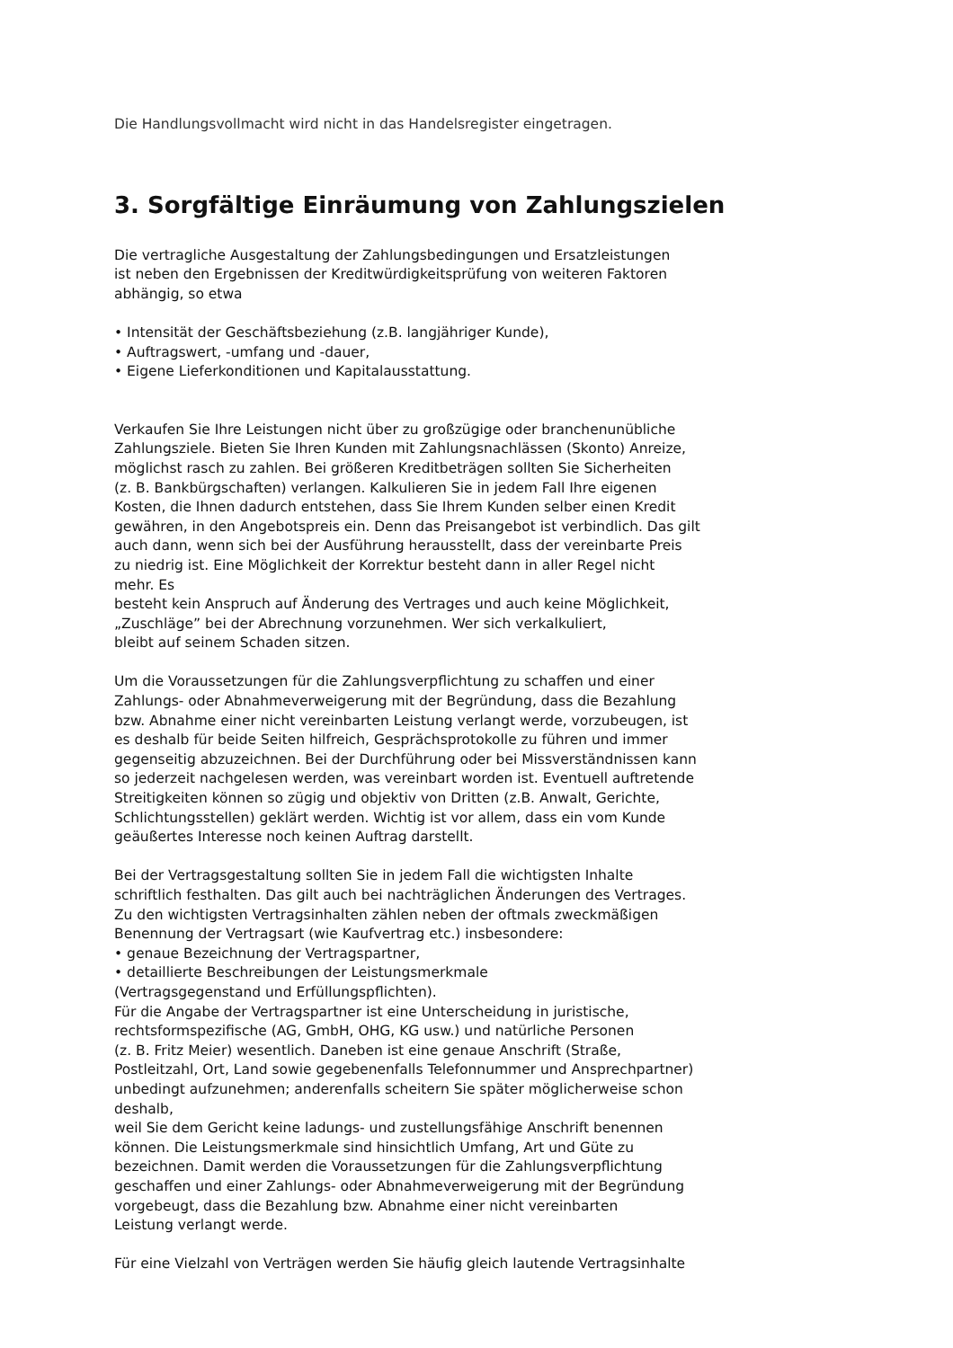Die Handlungsvollmacht wird nicht in das Handelsregister eingetragen.
3. Sorgfältige Einräumung von Zahlungszielen
Die vertragliche Ausgestaltung der Zahlungsbedingungen und Ersatzleistungen
ist neben den Ergebnissen der Kreditwürdigkeitsprüfung von weiteren Faktoren
abhängig, so etwa
• Intensität der Geschäftsbeziehung (z.B. langjähriger Kunde),
• Auftragswert, -umfang und -dauer,
• Eigene Lieferkonditionen und Kapitalausstattung.
Verkaufen Sie Ihre Leistungen nicht über zu großzügige oder branchenunübliche
Zahlungsziele. Bieten Sie Ihren Kunden mit Zahlungsnachlässen (Skonto) Anreize,
möglichst rasch zu zahlen. Bei größeren Kreditbeträgen sollten Sie Sicherheiten
(z. B. Bankbürgschaften) verlangen. Kalkulieren Sie in jedem Fall Ihre eigenen
Kosten, die Ihnen dadurch entstehen, dass Sie Ihrem Kunden selber einen Kredit
gewähren, in den Angebotspreis ein. Denn das Preisangebot ist verbindlich. Das gilt
auch dann, wenn sich bei der Ausführung herausstellt, dass der vereinbarte Preis
zu niedrig ist. Eine Möglichkeit der Korrektur besteht dann in aller Regel nicht
mehr. Es
besteht kein Anspruch auf Änderung des Vertrages und auch keine Möglichkeit,
„Zuschläge” bei der Abrechnung vorzunehmen. Wer sich verkalkuliert,
bleibt auf seinem Schaden sitzen.
Um die Voraussetzungen für die Zahlungsverpflichtung zu schaffen und einer
Zahlungs- oder Abnahmeverweigerung mit der Begründung, dass die Bezahlung
bzw. Abnahme einer nicht vereinbarten Leistung verlangt werde, vorzubeugen, ist
es deshalb für beide Seiten hilfreich, Gesprächsprotokolle zu führen und immer
gegenseitig abzuzeichnen. Bei der Durchführung oder bei Missverständnissen kann
so jederzeit nachgelesen werden, was vereinbart worden ist. Eventuell auftretende
Streitigkeiten können so zügig und objektiv von Dritten (z.B. Anwalt, Gerichte,
Schlichtungsstellen) geklärt werden. Wichtig ist vor allem, dass ein vom Kunde
geäußertes Interesse noch keinen Auftrag darstellt.
Bei der Vertragsgestaltung sollten Sie in jedem Fall die wichtigsten Inhalte
schriftlich festhalten. Das gilt auch bei nachträglichen Änderungen des Vertrages.
Zu den wichtigsten Vertragsinhalten zählen neben der oftmals zweckmäßigen
Benennung der Vertragsart (wie Kaufvertrag etc.) insbesondere:
• genaue Bezeichnung der Vertragspartner,
• detaillierte Beschreibungen der Leistungsmerkmale
(Vertragsgegenstand und Erfüllungspflichten).
Für die Angabe der Vertragspartner ist eine Unterscheidung in juristische,
rechtsformspezifische (AG, GmbH, OHG, KG usw.) und natürliche Personen
(z. B. Fritz Meier) wesentlich. Daneben ist eine genaue Anschrift (Straße,
Postleitzahl, Ort, Land sowie gegebenenfalls Telefonnummer und Ansprechpartner)
unbedingt aufzunehmen; anderenfalls scheitern Sie später möglicherweise schon
deshalb,
weil Sie dem Gericht keine ladungs- und zustellungsfähige Anschrift benennen
können. Die Leistungsmerkmale sind hinsichtlich Umfang, Art und Güte zu
bezeichnen. Damit werden die Voraussetzungen für die Zahlungsverpflichtung
geschaffen und einer Zahlungs- oder Abnahmeverweigerung mit der Begründung
vorgebeugt, dass die Bezahlung bzw. Abnahme einer nicht vereinbarten
Leistung verlangt werde.
Für eine Vielzahl von Verträgen werden Sie häufig gleich lautende Vertragsinhalte